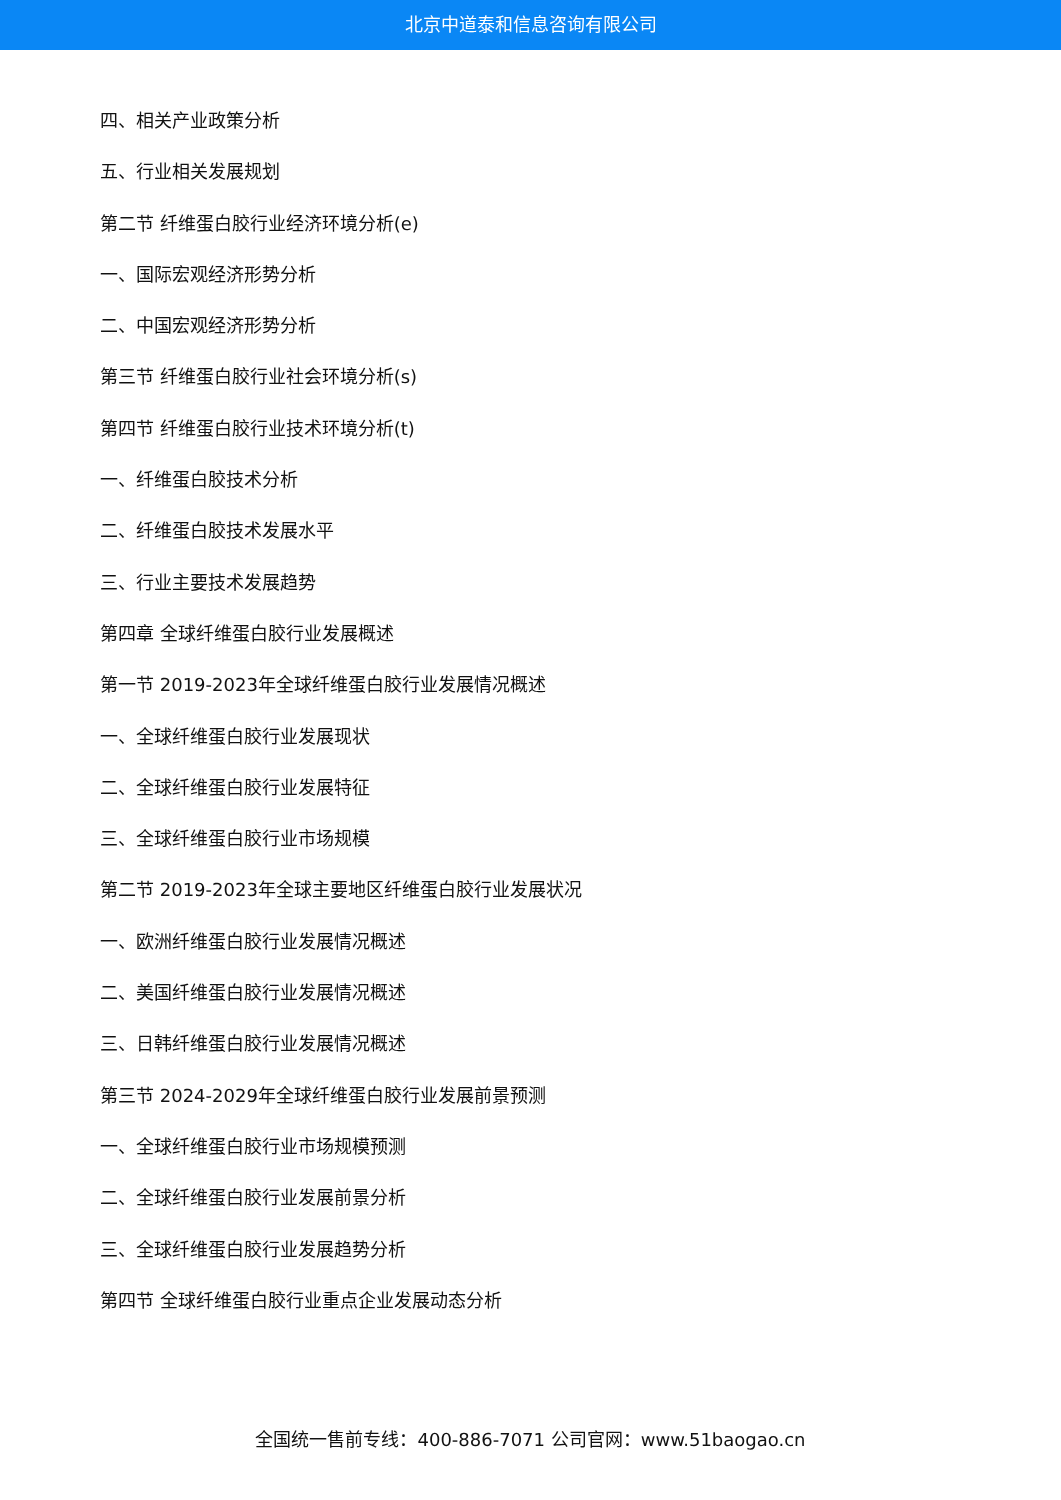北京中道泰和信息咨询有限公司
四、相关产业政策分析
五、行业相关发展规划
第二节 纤维蛋白胶行业经济环境分析(e)
一、国际宏观经济形势分析
二、中国宏观经济形势分析
第三节 纤维蛋白胶行业社会环境分析(s)
第四节 纤维蛋白胶行业技术环境分析(t)
一、纤维蛋白胶技术分析
二、纤维蛋白胶技术发展水平
三、行业主要技术发展趋势
第四章 全球纤维蛋白胶行业发展概述
第一节 2019-2023年全球纤维蛋白胶行业发展情况概述
一、全球纤维蛋白胶行业发展现状
二、全球纤维蛋白胶行业发展特征
三、全球纤维蛋白胶行业市场规模
第二节 2019-2023年全球主要地区纤维蛋白胶行业发展状况
一、欧洲纤维蛋白胶行业发展情况概述
二、美国纤维蛋白胶行业发展情况概述
三、日韩纤维蛋白胶行业发展情况概述
第三节 2024-2029年全球纤维蛋白胶行业发展前景预测
一、全球纤维蛋白胶行业市场规模预测
二、全球纤维蛋白胶行业发展前景分析
三、全球纤维蛋白胶行业发展趋势分析
第四节 全球纤维蛋白胶行业重点企业发展动态分析
全国统一售前专线：400-886-7071 公司官网：www.51baogao.cn